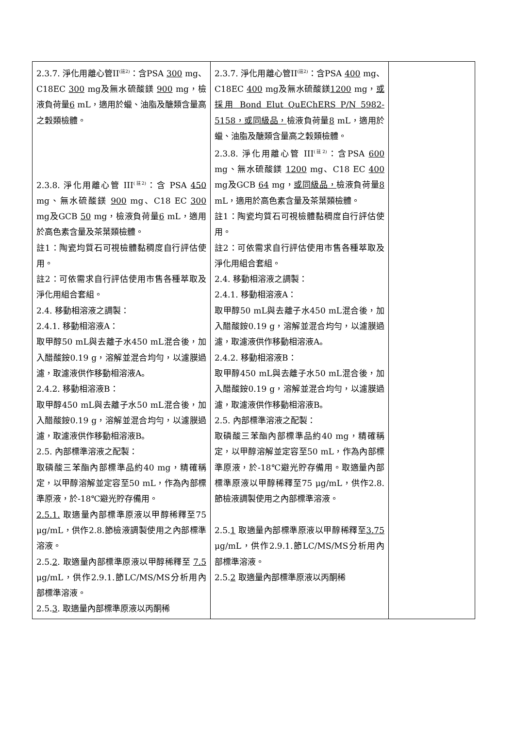| 2.3.7. 淨化用離心管II<sup>(註2)</sup>：含PSA 300 mg、C18EC 300 mg及無水硫酸鎂 900 mg，檢液負荷量 6 mL，適用於蠟、油脂及醣類含量高之穀類檢體。 2.3.8. 淨化用離心管 III<sup>(註2)</sup>：含 PSA 450 mg、無水硫酸鎂 900 mg、C18 EC 300 mg及GCB 50 mg，檢液負荷量 6 mL，適用於高色素含量及茶葉類檢體。 註1：陶瓷均質石可視檢體黏稠度自行評估使用。 註2：可依需求自行評估使用市售各種萃取及淨化用組合套組。 2.4. 移動相溶液之調製： 2.4.1. 移動相溶液A： 取甲醇50 mL與去離子水450 mL混合後，加入醋酸銨0.19 g，溶解並混合均勻，以濾膜過濾，取濾液供作移動相溶液A。 2.4.2. 移動相溶液B： 取甲醇450 mL與去離子水50 mL混合後，加入醋酸銨0.19 g，溶解並混合均勻，以濾膜過濾，取濾液供作移動相溶液B。 2.5. 內部標準溶液之配製： 取磷酸三苯酯內部標準品約40 mg，精確稱定，以甲醇溶解並定容至50 mL，作為內部標準原液，於-18℃避光貯存備用。 2.5.1. 取適量內部標準原液以甲醇稀釋至75 μg/mL，供作2.8.節檢液調製使用之內部標準溶液。 2.5. 2 . 取適量內部標準原液以甲醇稀釋至 7.5 μg/mL，供作2.9.1.節LC/MS/MS分析用內部標準溶液。 2.5. 3 . 取適量內部標準原液以丙酮稀 | 2.3.7. 淨化用離心管II<sup>(註2)</sup>：含PSA 400 mg、C18EC 400 mg及無水硫酸鎂 1200 mg， 或採用 Bond Elut QuEChERS P/N 5982-5158，或同級品， 檢液負荷量 8 mL，適用於蠟、油脂及醣類含量高之穀類檢體。 2.3.8. 淨化用離心管 III<sup>(註2)</sup>：含PSA 600 mg、無水硫酸鎂 1200 mg、C18 EC 400 mg及GCB 64 mg， 或同級品， 檢液負荷量 8 mL，適用於高色素含量及茶葉類檢體。 註1：陶瓷均質石可視檢體黏稠度自行評估使用。 註2：可依需求自行評估使用市售各種萃取及淨化用組合套組。 2.4. 移動相溶液之調製： 2.4.1. 移動相溶液A： 取甲醇50 mL與去離子水450 mL混合後，加入醋酸銨0.19 g，溶解並混合均勻，以濾膜過濾，取濾液供作移動相溶液A。 2.4.2. 移動相溶液B： 取甲醇450 mL與去離子水50 mL混合後，加入醋酸銨0.19 g，溶解並混合均勻，以濾膜過濾，取濾液供作移動相溶液B。 2.5. 內部標準溶液之配製： 取磷酸三苯酯內部標準品約40 mg，精確稱定，以甲醇溶解並定容至50 mL，作為內部標準原液，於-18℃避光貯存備用。取適量內部標準原液以甲醇稀釋至75 μg/mL，供作2.8.節檢液調製使用之內部標準溶液。 2.5. 1 取適量內部標準原液以甲醇稀釋至 3.75 μg/mL，供作2.9.1.節LC/MS/MS分析用內部標準溶液。 2.5. 2 取適量內部標準原液以丙酮稀 | |